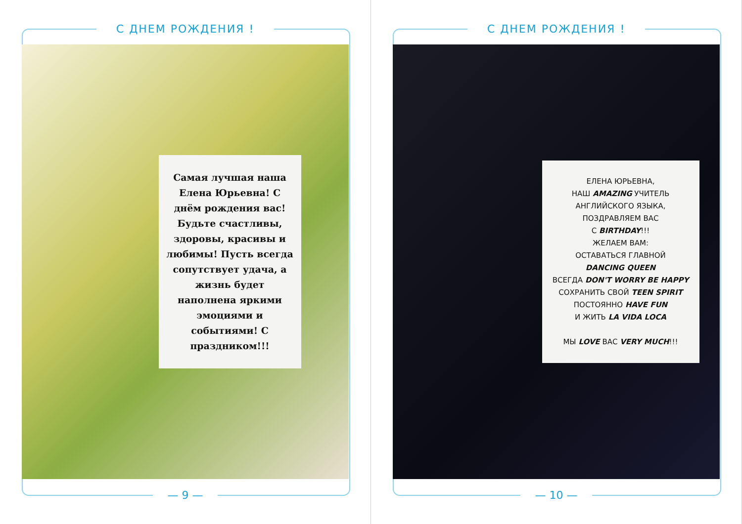С ДНЕМ РОЖДЕНИЯ !
Самая лучшая наша Елена Юрьевна! С днём рождения вас! Будьте счастливы, здоровы, красивы и любимы! Пусть всегда сопутствует удача, а жизнь будет наполнена яркими эмоциями и событиями! С праздником!!!
— 9 —
С ДНЕМ РОЖДЕНИЯ !
ЕЛЕНА ЮРЬЕВНА,
НАШ AMAZING УЧИТЕЛЬ
АНГЛИЙСКОГО ЯЗЫКА,
ПОЗДРАВЛЯЕМ ВАС
С BIRTHDAY!!!
ЖЕЛАЕМ ВАМ:
ОСТАВАТЬСЯ ГЛАВНОЙ
DANCING QUEEN
ВСЕГДА DON'T WORRY BE HAPPY
СОХРАНИТЬ СВОЙ TEEN SPIRIT
ПОСТОЯННО HAVE FUN
И ЖИТЬ LA VIDA LOCA
МЫ LOVE ВАС VERY MUCH!!!
— 10 —